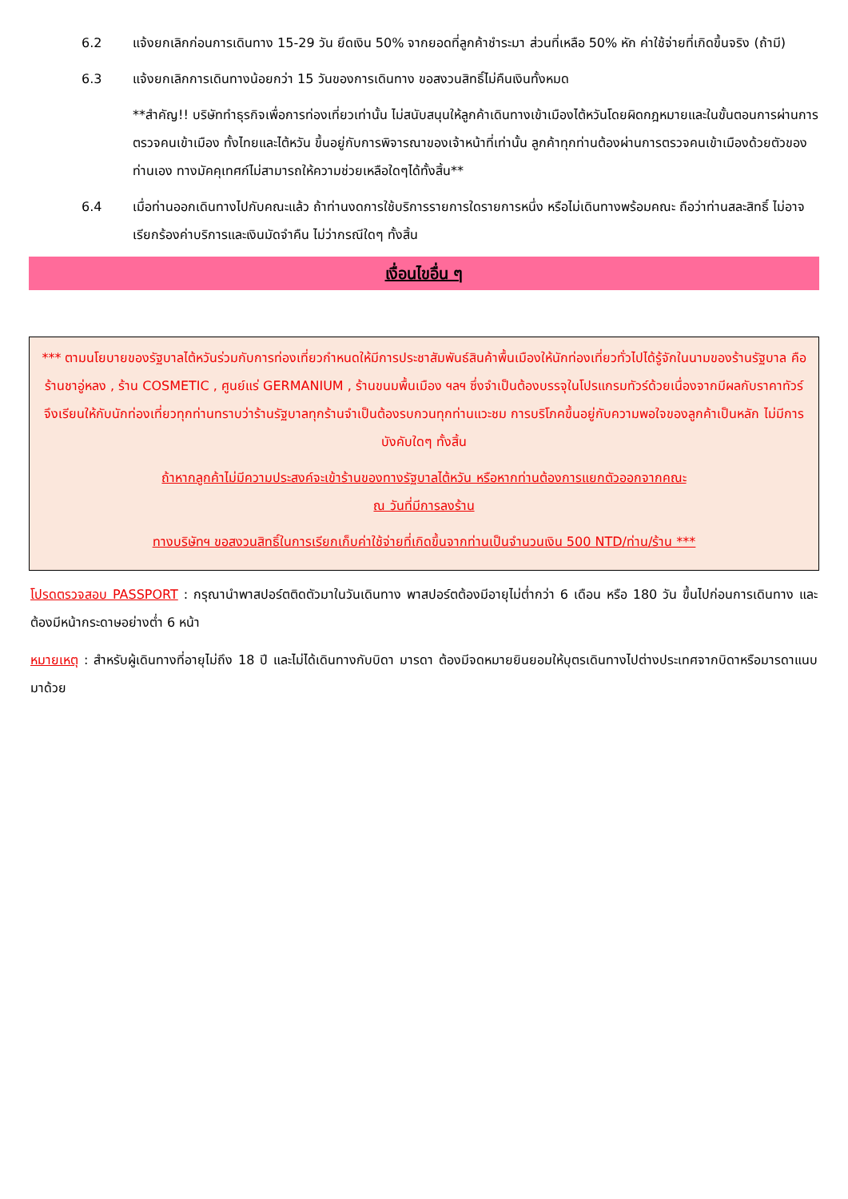6.2 แจ้งยกเลิกก่อนการเดินทาง 15-29 วัน ยึดเงิน 50% จากยอดที่ลูกค้าชำระมา ส่วนที่เหลือ 50% หัก ค่าใช้จ่ายที่เกิดขึ้นจริง (ถ้ามี)
6.3 แจ้งยกเลิกการเดินทางน้อยกว่า 15 วันของการเดินทาง ขอสงวนสิทธิ์ไม่คืนเงินทั้งหมด
**สำคัญ!! บริษัททำธุรกิจเพื่อการท่องเที่ยวเท่านั้น ไม่สนับสนุนให้ลูกค้าเดินทางเข้าเมืองไต้หวันโดยผิดกฎหมายและในขั้นตอนการผ่านการตรวจคนเข้าเมือง ทั้งไทยและไต้หวัน ขึ้นอยู่กับการพิจารณาของเจ้าหน้าที่เท่านั้น ลูกค้าทุกท่านต้องผ่านการตรวจคนเข้าเมืองด้วยตัวของท่านเอง ทางมัคคุเทศก์ไม่สามารถให้ความช่วยเหลือใดๆได้ทั้งสิ้น**
6.4 เมื่อท่านออกเดินทางไปกับคณะแล้ว ถ้าท่านงดการใช้บริการรายการใดรายการหนึ่ง หรือไม่เดินทางพร้อมคณะ ถือว่าท่านสละสิทธิ์ ไม่อาจเรียกร้องค่าบริการและเงินมัดจำคืน ไม่ว่ากรณีใดๆ ทั้งสิ้น
เงื่อนไขอื่น ๆ
*** ตามนโยบายของรัฐบาลไต้หวันร่วมกับการท่องเที่ยวกำหนดให้มีการประชาสัมพันธ์สินค้าพื้นเมืองให้นักท่องเที่ยวทั่วไปได้รู้จักในนามของร้านรัฐบาล คือ ร้านชาอู่หลง , ร้าน COSMETIC , ศูนย์แร่ GERMANIUM , ร้านขนมพื้นเมือง ฯลฯ ซึ่งจำเป็นต้องบรรจุในโปรแกรมทัวร์ด้วยเนื่องจากมีผลกับราคาทัวร์จึงเรียนให้กับนักท่องเที่ยวทุกท่านทราบว่าร้านรัฐบาลทุกร้านจำเป็นต้องรบกวนทุกท่านแวะชม การบริโภคขึ้นอยู่กับความพอใจของลูกค้าเป็นหลัก ไม่มีการบังคับใดๆ ทั้งสิ้น
ถ้าหากลูกค้าไม่มีความประสงค์จะเข้าร้านของทางรัฐบาลไต้หวัน หรือหากท่านต้องการแยกตัวออกจากคณะ
ณ วันที่มีการลงร้าน
ทางบริษัทฯ ขอสงวนสิทธิ์ในการเรียกเก็บค่าใช้จ่ายที่เกิดขึ้นจากท่านเป็นจำนวนเงิน 500 NTD/ท่าน/ร้าน ***
โปรดตรวจสอบ PASSPORT : กรุณานำพาสปอร์ตติดตัวมาในวันเดินทาง พาสปอร์ตต้องมีอายุไม่ต่ำกว่า 6 เดือน หรือ 180 วัน ขึ้นไปก่อนการเดินทาง และต้องมีหน้ากระดาษอย่างต่ำ 6 หน้า
หมายเหตุ : สำหรับผู้เดินทางที่อายุไม่ถึง 18 ปี และไม่ได้เดินทางกับบิดา มารดา ต้องมีจดหมายยินยอมให้บุตรเดินทางไปต่างประเทศจากบิดาหรือมารดาแนบมาด้วย